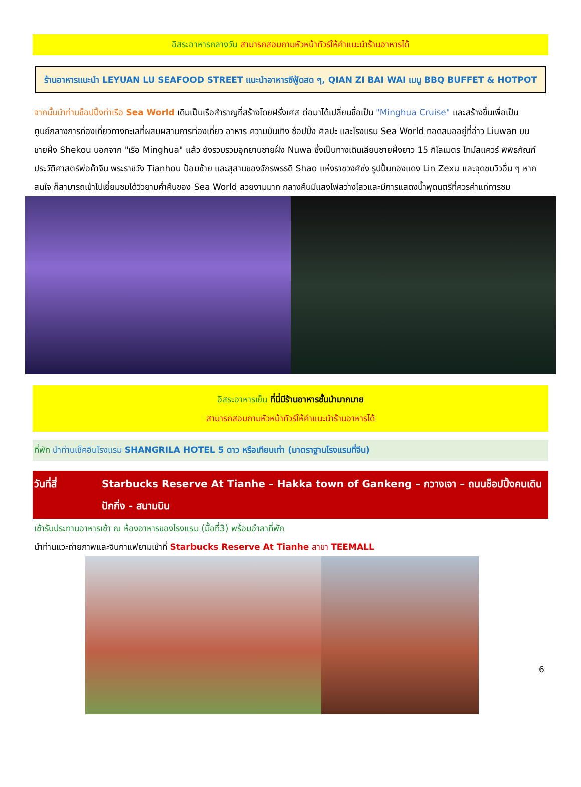อิสระอาหารกลางวัน สามารถสอบถามหัวหน้าทัวร์ให้คำแนะนำร้านอาหารได้
ร้านอาหารแนะนำ LEYUAN LU SEAFOOD STREET แนะนำอาหารซีฟู้ดสด ๆ, QIAN ZI BAI WAI เมนู BBQ BUFFET & HOTPOT
จากนั้นนำท่านช็อปปิ้งท่าเรือ Sea World เดิมเป็นเรือสำราญที่สร้างโดยฝรั่งเศส ต่อมาได้เปลี่ยนชื่อเป็น "Minghua Cruise" และสร้างขึ้นเพื่อเป็นศูนย์กลางการท่องเที่ยวทางทะเลที่ผสมผสานการท่องเที่ยว อาหาร ความบันเทิง ช้อปปิ้ง ศิลปะ และโรงแรม Sea World ทอดสมออยู่ที่อ่าว Liuwan บนชายฝั่ง Shekou นอกจาก "เรือ Minghua" แล้ว ยังรวบรวมอุทยานชายฝั่ง Nuwa ซึ่งเป็นทางเดินเลียบชายฝั่งยาว 15 กิโลเมตร ไทม์สแควร์ พิพิธภัณฑ์ประวัติศาสตร์พ่อค้าจีน พระราชวัง Tianhou ป้อมซ้าย และสุสานของจักรพรรดิ Shao แห่งราชวงศ์ซ่ง รูปปั้นทองแดง Lin Zexu และจุดชมวิวอื่น ๆ หากสนใจ ก็สามารถเข้าไปเยี่ยมชมได้วิวยามค่ำคืนของ Sea World สวยงามมาก กลางคืนมีแสงไฟสว่างไสวและมีการแสดงน้ำพุดนตรีที่ควรค่าแก่การชม
อิสระอาหารเย็น ที่นี่มีร้านอาหารชั้นนำมากมาย
สามารถสอบถามหัวหน้าทัวร์ให้คำแนะนำร้านอาหารได้
ที่พัก นำท่านเช็คอินโรงแรม SHANGRILA HOTEL 5 ดาว หรือเทียบเท่า (มาตราฐานโรงแรมที่จีน)
วันที่สี่ Starbucks Reserve At Tianhe – Hakka town of Gankeng – กวางเจา – ถนนช็อปปิ้งคนเดินปักกิ่ง - สนามบิน
เช้ารับประทานอาหารเช้า ณ ห้องอาหารของโรงแรม (มื้อที่3) พร้อมอำลาที่พัก
นำท่านแวะถ่ายภาพและจิบกาแฟยามเช้าที่ Starbucks Reserve At Tianhe สาขา TEEMALL
6